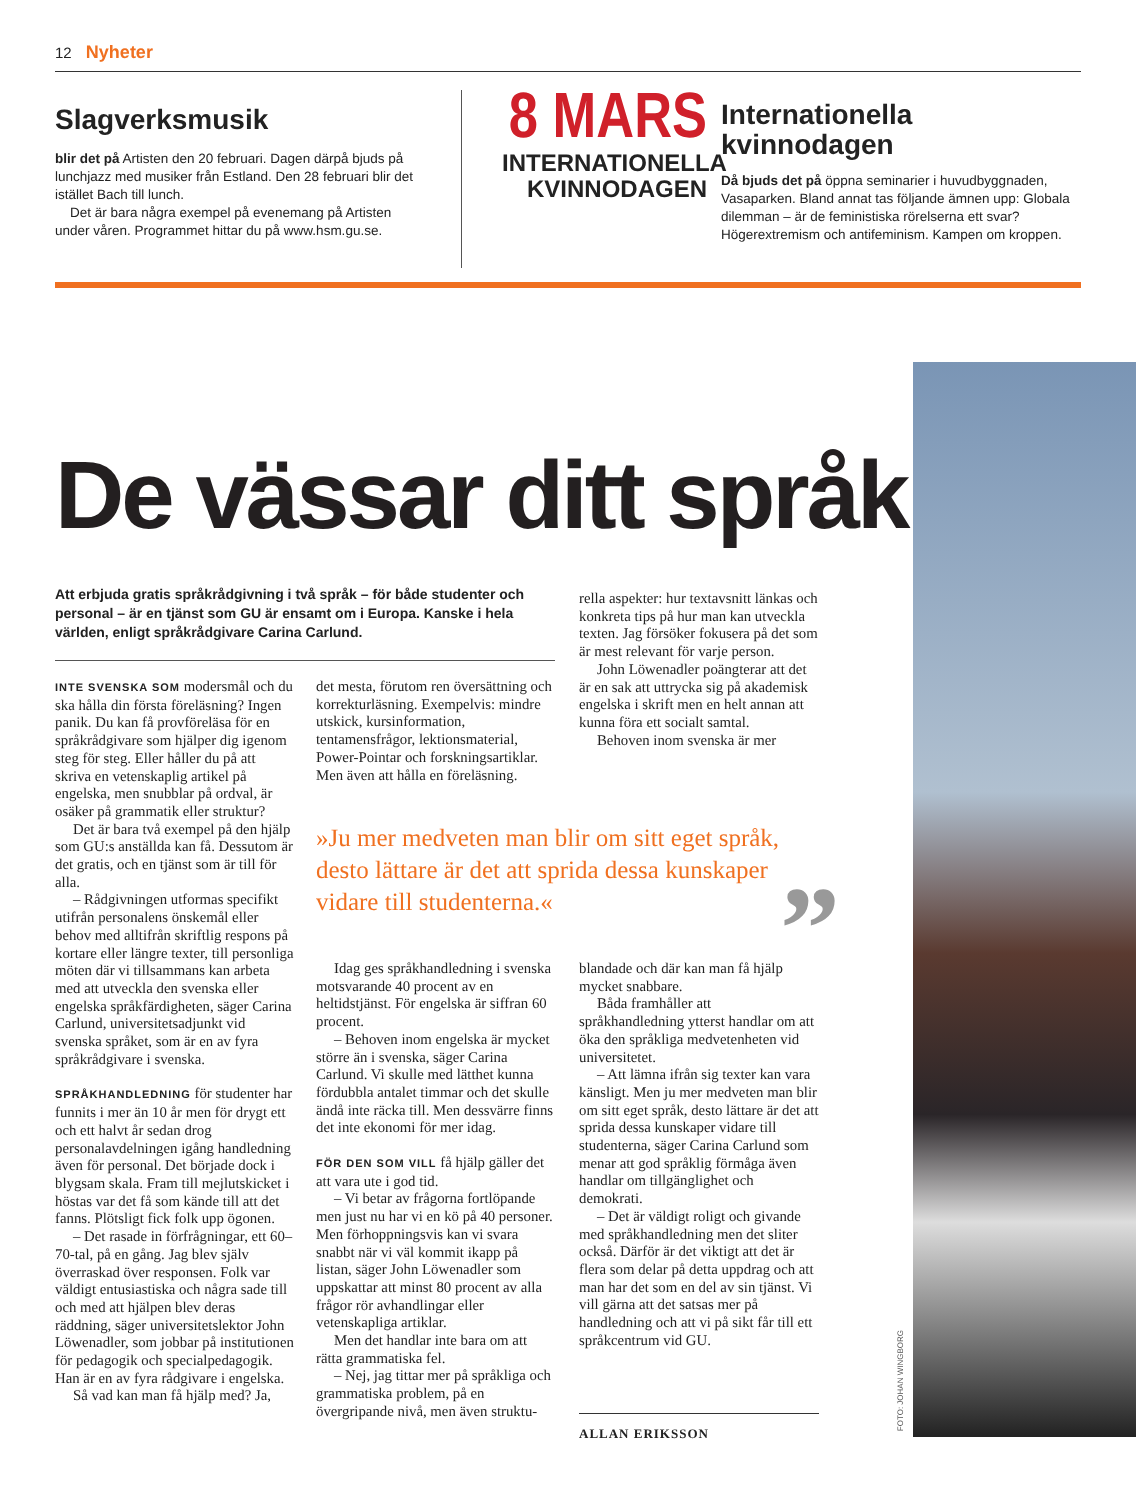12 Nyheter
Slagverksmusik
blir det på Artisten den 20 februari. Dagen därpå bjuds på lunchjazz med musiker från Estland. Den 28 februari blir det istället Bach till lunch.
Det är bara några exempel på evenemang på Artisten under våren. Programmet hittar du på www.hsm.gu.se.
8 MARS
INTERNATIONELLA KVINNODAGEN
Internationella kvinnodagen
Då bjuds det på öppna seminarier i huvudbyggnaden, Vasaparken. Bland annat tas följande ämnen upp: Globala dilemman – är de feministiska rörelserna ett svar? Högerextremism och antifeminism. Kampen om kroppen.
FOTO: JOHAN WINGBORG
De vässar ditt språk
Att erbjuda gratis språkrådgivning i två språk – för både studenter och personal – är en tjänst som GU är ensamt om i Europa. Kanske i hela världen, enligt språkrådgivare Carina Carlund.
INTE SVENSKA SOM modersmål och du ska hålla din första föreläsning? Ingen panik. Du kan få provföreläsa för en språkrådgivare som hjälper dig igenom steg för steg. Eller håller du på att skriva en vetenskaplig artikel på engelska, men snubblar på ordval, är osäker på grammatik eller struktur?
Det är bara två exempel på den hjälp som GU:s anställda kan få. Dessutom är det gratis, och en tjänst som är till för alla.
– Rådgivningen utformas specifikt utifrån personalens önskemål eller behov med alltifrån skriftlig respons på kortare eller längre texter, till personliga möten där vi tillsammans kan arbeta med att utveckla den svenska eller engelska språkfärdigheten, säger Carina Carlund, universitetsadjunkt vid svenska språket, som är en av fyra språkrådgivare i svenska.
SPRÅKHANDLEDNING för studenter har funnits i mer än 10 år men för drygt ett och ett halvt år sedan drog personalavdelningen igång handledning även för personal. Det började dock i blygsam skala. Fram till mejlutskicket i höstas var det få som kände till att det fanns. Plötsligt fick folk upp ögonen.
– Det rasade in förfrågningar, ett 60–70-tal, på en gång. Jag blev själv överraskad över responsen. Folk var väldigt entusiastiska och några sade till och med att hjälpen blev deras räddning, säger universitetslektor John Löwenadler, som jobbar på institutionen för pedagogik och specialpedagogik. Han är en av fyra rådgivare i engelska.
Så vad kan man få hjälp med? Ja,
det mesta, förutom ren översättning och korrekturläsning. Exempelvis: mindre utskick, kursinformation, tentamensfrågor, lektionsmaterial, Power-Pointar och forskningsartiklar. Men även att hålla en föreläsning.
rella aspekter: hur textavsnitt länkas och konkreta tips på hur man kan utveckla texten. Jag försöker fokusera på det som är mest relevant för varje person.
John Löwenadler poängterar att det är en sak att uttrycka sig på akademisk engelska i skrift men en helt annan att kunna föra ett socialt samtal.
Behoven inom svenska är mer
»Ju mer medveten man blir om sitt eget språk, desto lättare är det att sprida dessa kunskaper vidare till studenterna.«
”
Idag ges språkhandledning i svenska motsvarande 40 procent av en heltidstjänst. För engelska är siffran 60 procent.
– Behoven inom engelska är mycket större än i svenska, säger Carina Carlund. Vi skulle med lätthet kunna fördubbla antalet timmar och det skulle ändå inte räcka till. Men dessvärre finns det inte ekonomi för mer idag.
FÖR DEN SOM VILL få hjälp gäller det att vara ute i god tid.
– Vi betar av frågorna fortlöpande men just nu har vi en kö på 40 personer. Men förhoppningsvis kan vi svara snabbt när vi väl kommit ikapp på listan, säger John Löwenadler som uppskattar att minst 80 procent av alla frågor rör avhandlingar eller vetenskapliga artiklar.
Men det handlar inte bara om att rätta grammatiska fel.
– Nej, jag tittar mer på språkliga och grammatiska problem, på en övergripande nivå, men även struktu-
blandade och där kan man få hjälp mycket snabbare.
Båda framhåller att språkhandledning ytterst handlar om att öka den språkliga medvetenheten vid universitetet.
– Att lämna ifrån sig texter kan vara känsligt. Men ju mer medveten man blir om sitt eget språk, desto lättare är det att sprida dessa kunskaper vidare till studenterna, säger Carina Carlund som menar att god språklig förmåga även handlar om tillgänglighet och demokrati.
– Det är väldigt roligt och givande med språkhandledning men det sliter också. Därför är det viktigt att det är flera som delar på detta uppdrag och att man har det som en del av sin tjänst. Vi vill gärna att det satsas mer på handledning och att vi på sikt får till ett språkcentrum vid GU.
ALLAN ERIKSSON